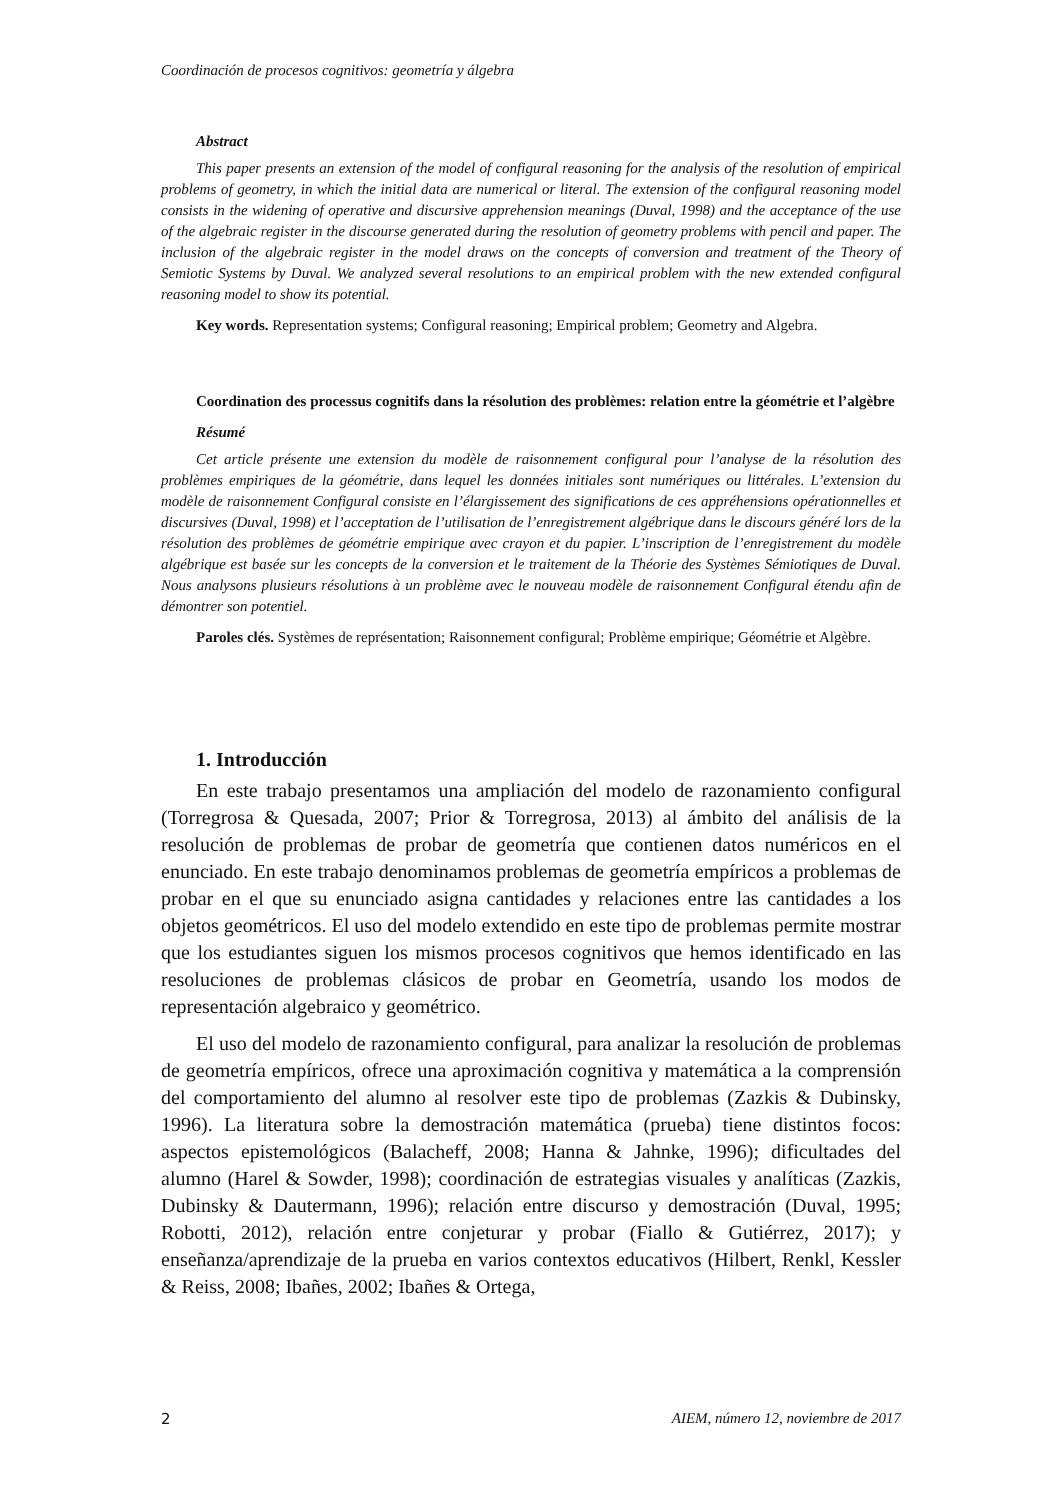Coordinación de procesos cognitivos: geometría y álgebra
Abstract
This paper presents an extension of the model of configural reasoning for the analysis of the resolution of empirical problems of geometry, in which the initial data are numerical or literal. The extension of the configural reasoning model consists in the widening of operative and discursive apprehension meanings (Duval, 1998) and the acceptance of the use of the algebraic register in the discourse generated during the resolution of geometry problems with pencil and paper. The inclusion of the algebraic register in the model draws on the concepts of conversion and treatment of the Theory of Semiotic Systems by Duval. We analyzed several resolutions to an empirical problem with the new extended configural reasoning model to show its potential.
Key words. Representation systems; Configural reasoning; Empirical problem; Geometry and Algebra.
Coordination des processus cognitifs dans la résolution des problèmes: relation entre la géométrie et l’algèbre
Résumé
Cet article présente une extension du modèle de raisonnement configural pour l’analyse de la résolution des problèmes empiriques de la géométrie, dans lequel les données initiales sont numériques ou littérales. L’extension du modèle de raisonnement Configural consiste en l’élargissement des significations de ces appréhensions opérationnelles et discursives (Duval, 1998) et l’acceptation de l’utilisation de l’enregistrement algébrique dans le discours généré lors de la résolution des problèmes de géométrie empirique avec crayon et du papier. L’inscription de l’enregistrement du modèle algébrique est basée sur les concepts de la conversion et le traitement de la Théorie des Systèmes Sémiotiques de Duval. Nous analysons plusieurs résolutions à un problème avec le nouveau modèle de raisonnement Configural étendu afin de démontrer son potentiel.
Paroles clés. Systèmes de représentation; Raisonnement configural; Problème empirique; Géométrie et Algèbre.
1. Introducción
En este trabajo presentamos una ampliación del modelo de razonamiento configural (Torregrosa & Quesada, 2007; Prior & Torregrosa, 2013) al ámbito del análisis de la resolución de problemas de probar de geometría que contienen datos numéricos en el enunciado. En este trabajo denominamos problemas de geometría empíricos a problemas de probar en el que su enunciado asigna cantidades y relaciones entre las cantidades a los objetos geométricos. El uso del modelo extendido en este tipo de problemas permite mostrar que los estudiantes siguen los mismos procesos cognitivos que hemos identificado en las resoluciones de problemas clásicos de probar en Geometría, usando los modos de representación algebraico y geométrico.
El uso del modelo de razonamiento configural, para analizar la resolución de problemas de geometría empíricos, ofrece una aproximación cognitiva y matemática a la comprensión del comportamiento del alumno al resolver este tipo de problemas (Zazkis & Dubinsky, 1996). La literatura sobre la demostración matemática (prueba) tiene distintos focos: aspectos epistemológicos (Balacheff, 2008; Hanna & Jahnke, 1996); dificultades del alumno (Harel & Sowder, 1998); coordinación de estrategias visuales y analíticas (Zazkis, Dubinsky & Dautermann, 1996); relación entre discurso y demostración (Duval, 1995; Robotti, 2012), relación entre conjeturar y probar (Fiallo & Gutiérrez, 2017); y enseñanza/aprendizaje de la prueba en varios contextos educativos (Hilbert, Renkl, Kessler & Reiss, 2008; Ibañes, 2002; Ibañes & Ortega,
2 AIEM, número 12, noviembre de 2017